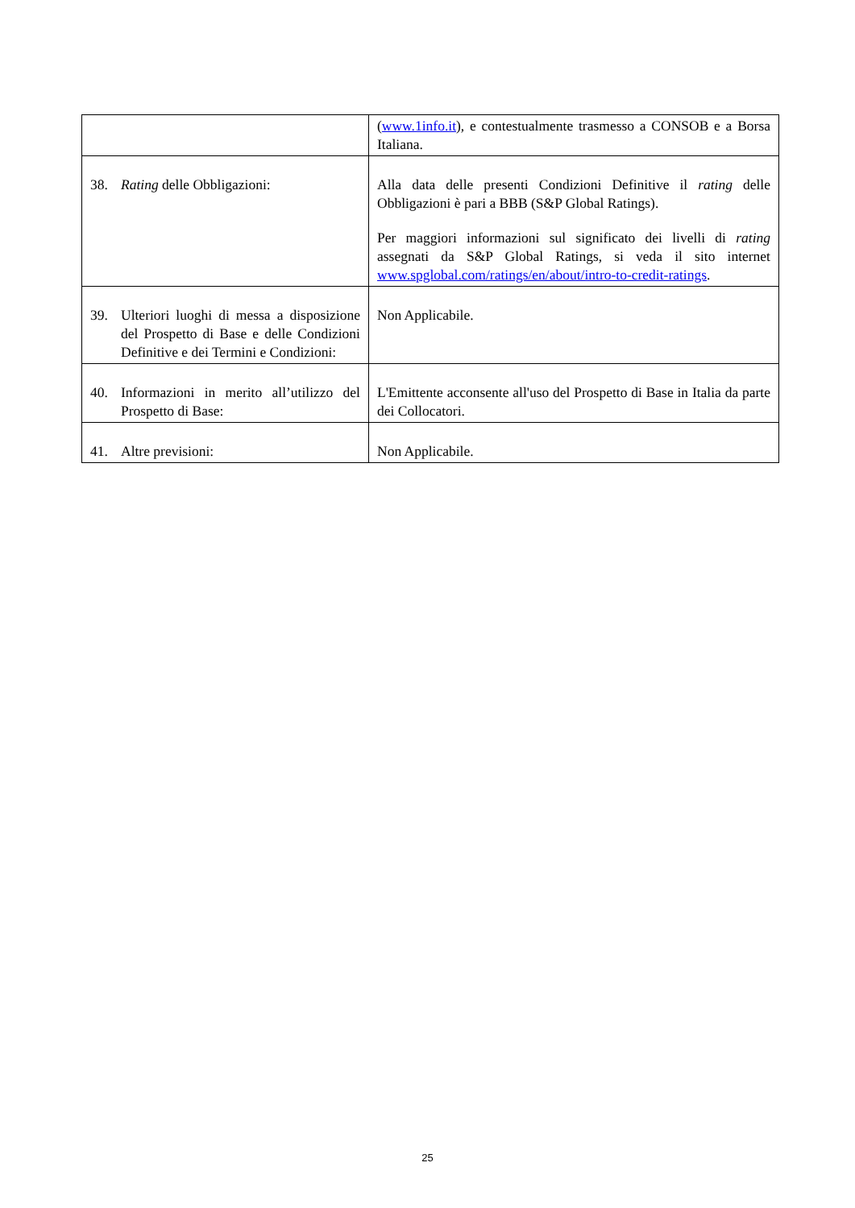| | ( www.1info.it ), e contestualmente trasmesso a CONSOB e a Borsa Italiana. |
| 38. Rating delle Obbligazioni: | Alla data delle presenti Condizioni Definitive il rating delle Obbligazioni è pari a BBB (S&P Global Ratings). Per maggiori informazioni sul significato dei livelli di rating assegnati da S&P Global Ratings, si veda il sito internet www.spglobal.com/ratings/en/about/intro-to-credit-ratings . |
| 39. Ulteriori luoghi di messa a disposizione del Prospetto di Base e delle Condizioni Definitive e dei Termini e Condizioni: | Non Applicabile. |
| 40. Informazioni in merito all’utilizzo del Prospetto di Base: | L'Emittente acconsente all'uso del Prospetto di Base in Italia da parte dei Collocatori. |
| 41. Altre previsioni: | Non Applicabile. |
25